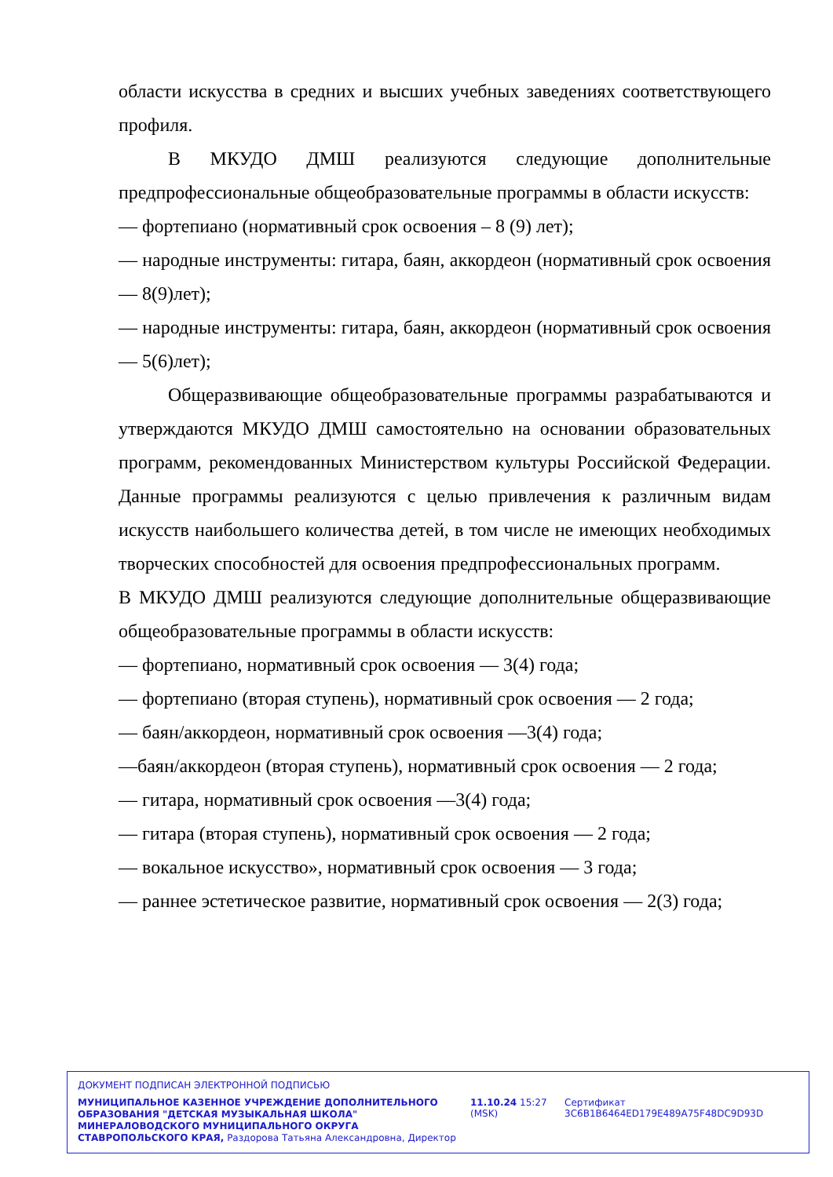области искусства в средних и высших учебных заведениях соответствующего профиля.
В МКУДО ДМШ реализуются следующие дополнительные предпрофессиональные общеобразовательные программы в области искусств:
— фортепиано (нормативный срок освоения – 8 (9) лет);
— народные инструменты: гитара, баян, аккордеон (нормативный срок освоения — 8(9)лет);
— народные инструменты: гитара, баян, аккордеон (нормативный срок освоения — 5(6)лет);
Общеразвивающие общеобразовательные программы разрабатываются и утверждаются МКУДО ДМШ самостоятельно на основании образовательных программ, рекомендованных Министерством культуры Российской Федерации. Данные программы реализуются с целью привлечения к различным видам искусств наибольшего количества детей, в том числе не имеющих необходимых творческих способностей для освоения предпрофессиональных программ.
В МКУДО ДМШ реализуются следующие дополнительные общеразвивающие общеобразовательные программы в области искусств:
— фортепиано, нормативный срок освоения — 3(4) года;
— фортепиано (вторая ступень), нормативный срок освоения — 2 года;
— баян/аккордеон, нормативный срок освоения —3(4) года;
—баян/аккордеон (вторая ступень), нормативный срок освоения — 2 года;
— гитара, нормативный срок освоения —3(4) года;
— гитара (вторая ступень), нормативный срок освоения — 2 года;
— вокальное искусство», нормативный срок освоения — 3 года;
— раннее эстетическое развитие, нормативный срок освоения — 2(3) года;
ДОКУМЕНТ ПОДПИСАН ЭЛЕКТРОННОЙ ПОДПИСЬЮ
МУНИЦИПАЛЬНОЕ КАЗЕННОЕ УЧРЕЖДЕНИЕ ДОПОЛНИТЕЛЬНОГО ОБРАЗОВАНИЯ "ДЕТСКАЯ МУЗЫКАЛЬНАЯ ШКОЛА" МИНЕРАЛОВОДСКОГО МУНИЦИПАЛЬНОГО ОКРУГА СТАВРОПОЛЬСКОГО КРАЯ, Раздорова Татьяна Александровна, Директор
11.10.24 15:27 (MSK)
Сертификат 3C6B1B6464ED179E489A75F48DC9D93D